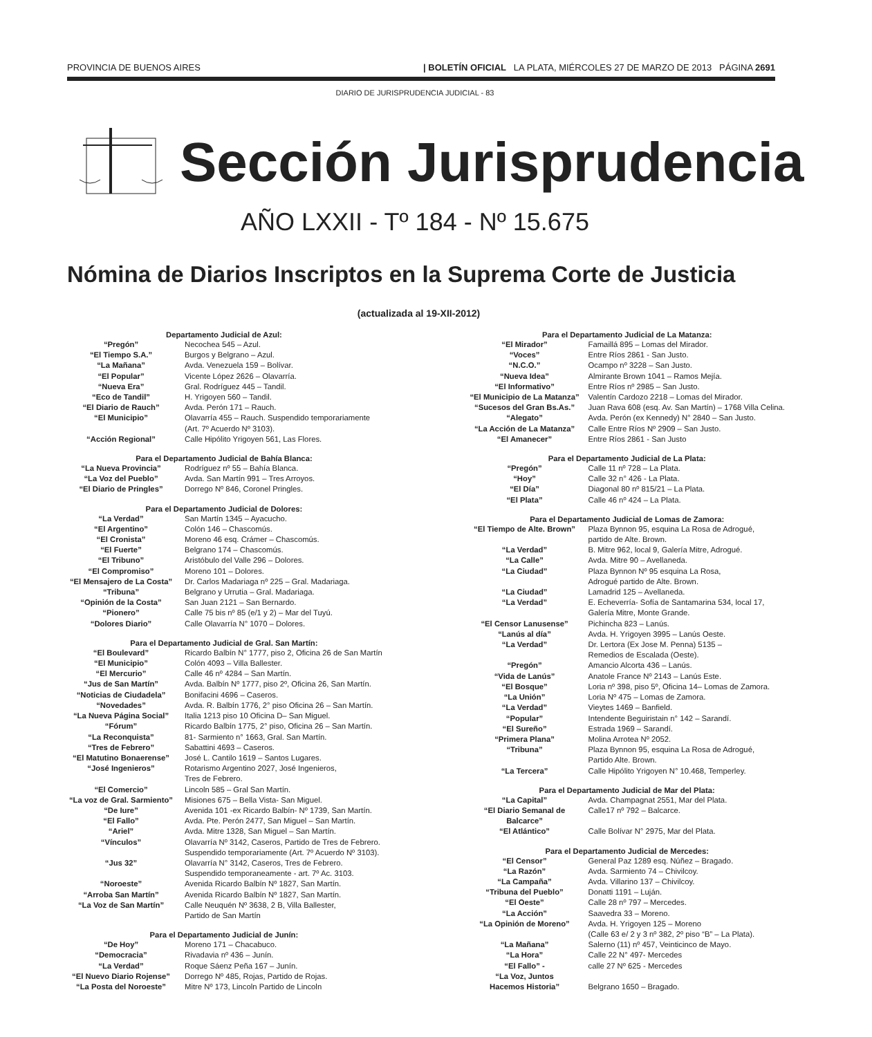PROVINCIA DE BUENOS AIRES | BOLETÍN OFICIAL LA PLATA, MIÉRCOLES 27 DE MARZO DE 2013 PÁGINA 2691
DIARIO DE JURISPRUDENCIA JUDICIAL - 83
Sección Jurisprudencia
AÑO LXXII - Tº 184 - Nº 15.675
Nómina de Diarios Inscriptos en la Suprema Corte de Justicia
(actualizada al 19-XII-2012)
| Departamento Judicial de Azul: | |
| --- | --- |
| “Pregón” | Necochea 545 – Azul. |
| “El Tiempo S.A.” | Burgos y Belgrano – Azul. |
| “La Mañana” | Avda. Venezuela 159 – Bolívar. |
| “El Popular” | Vicente López 2626 – Olavarría. |
| “Nueva Era” | Gral. Rodríguez 445 – Tandil. |
| “Eco de Tandil” | H. Yrigoyen 560 – Tandil. |
| “El Diario de Rauch” | Avda. Perón 171 – Rauch. |
| “El Municipio” | Olavarría 455 – Rauch. Suspendido temporariamente (Art. 7º Acuerdo Nº 3103). |
| “Acción Regional” | Calle Hipólito Yrigoyen 561, Las Flores. |
| Para el Departamento Judicial de Bahía Blanca: | |
| “La Nueva Provincia” | Rodríguez nº 55 – Bahía Blanca. |
| “La Voz del Pueblo” | Avda. San Martín 991 – Tres Arroyos. |
| “El Diario de Pringles” | Dorrego Nº 846, Coronel Pringles. |
| Para el Departamento Judicial de Dolores: | |
| “La Verdad” | San Martín 1345 – Ayacucho. |
| “El Argentino” | Colón 146 – Chascomús. |
| “El Cronista” | Moreno 46 esq. Crámer – Chascomús. |
| “El Fuerte” | Belgrano 174 – Chascomús. |
| “El Tribuno” | Aristóbulo del Valle 296 – Dolores. |
| “El Compromiso” | Moreno 101 – Dolores. |
| “El Mensajero de La Costa” | Dr. Carlos Madariaga nº 225 – Gral. Madariaga. |
| “Tribuna” | Belgrano y Urrutia – Gral. Madariaga. |
| “Opinión de la Costa” | San Juan 2121 – San Bernardo. |
| “Pionero” | Calle 75 bis nº 85 (e/1 y 2) – Mar del Tuyú. |
| “Dolores Diario” | Calle Olavarría N° 1070 – Dolores. |
| Para el Departamento Judicial de Gral. San Martín: | |
| “El Boulevard” | Ricardo Balbín N° 1777, piso 2, Oficina 26 de San Martín |
| “El Municipio” | Colón 4093 – Villa Ballester. |
| “El Mercurio” | Calle 46 nº 4284 – San Martín. |
| “Jus de San Martín” | Avda. Balbín Nº 1777, piso 2º, Oficina 26, San Martín. |
| “Noticias de Ciudadela” | Bonifacini 4696 – Caseros. |
| “Novedades” | Avda. R. Balbín 1776, 2° piso Oficina 26 – San Martín. |
| “La Nueva Página Social” | Italia 1213 piso 10 Oficina D– San Miguel. |
| “Fórum” | Ricardo Balbín 1775, 2° piso, Oficina 26 – San Martín. |
| “La Reconquista” | 81- Sarmiento n° 1663, Gral. San Martín. |
| “Tres de Febrero” | Sabattini 4693 – Caseros. |
| “El Matutino Bonaerense” | José L. Cantilo 1619 – Santos Lugares. |
| “José Ingenieros” | Rotarismo Argentino 2027, José Ingenieros, Tres de Febrero. |
| “El Comercio” | Lincoln 585 – Gral San Martín. |
| “La voz de Gral. Sarmiento” | Misiones 675 – Bella Vista- San Miguel. |
| “De Iure” | Avenida 101 -ex Ricardo Balbín- Nº 1739, San Martín. |
| “El Fallo” | Avda. Pte. Perón 2477, San Miguel – San Martín. |
| “Ariel” | Avda. Mitre 1328, San Miguel – San Martín. |
| “Vínculos” | Olavarría Nº 3142, Caseros, Partido de Tres de Febrero. Suspendido temporariamente (Art. 7º Acuerdo Nº 3103). |
| “Jus 32” | Olavarría N° 3142, Caseros, Tres de Febrero. Suspendido temporaneamente - art. 7º Ac. 3103. |
| “Noroeste” | Avenida Ricardo Balbín Nº 1827, San Martín. |
| “Arroba San Martín” | Avenida Ricardo Balbín Nº 1827, San Martín. |
| “La Voz de San Martín” | Calle Neuquén Nº 3638, 2 B, Villa Ballester, Partido de San Martín |
| Para el Departamento Judicial de Junín: | |
| “De Hoy” | Moreno 171 – Chacabuco. |
| “Democracia” | Rivadavia nº 436 – Junín. |
| “La Verdad” | Roque Sáenz Peña 167 – Junín. |
| “El Nuevo Diario Rojense” | Dorrego Nº 485, Rojas, Partido de Rojas. |
| “La Posta del Noroeste” | Mitre Nº 173, Lincoln Partido de Lincoln |
| Para el Departamento Judicial de La Matanza: | |
| --- | --- |
| “El Mirador” | Famaillá 895 – Lomas del Mirador. |
| “Voces” | Entre Ríos 2861 - San Justo. |
| “N.C.O.” | Ocampo nº 3228 – San Justo. |
| “Nueva Idea” | Almirante Brown 1041 – Ramos Mejía. |
| “El Informativo” | Entre Ríos nº 2985 – San Justo. |
| “El Municipio de La Matanza” | Valentín Cardozo 2218 – Lomas del Mirador. |
| “Sucesos del Gran Bs.As.” | Juan Rava 608 (esq. Av. San Martín) – 1768 Villa Celina. |
| “Alegato” | Avda. Perón (ex Kennedy) N° 2840 – San Justo. |
| “La Acción de La Matanza” | Calle Entre Ríos Nº 2909 – San Justo. |
| “El Amanecer” | Entre Ríos 2861 - San Justo |
| Para el Departamento Judicial de La Plata: | |
| “Pregón” | Calle 11 nº 728 – La Plata. |
| “Hoy” | Calle 32 n° 426 - La Plata. |
| “El Día” | Diagonal 80 nº 815/21 – La Plata. |
| “El Plata” | Calle 46 nº 424 – La Plata. |
| Para el Departamento Judicial de Lomas de Zamora: | |
| “El Tiempo de Alte. Brown” | Plaza Bynnon 95, esquina La Rosa de Adrogué, partido de Alte. Brown. |
| “La Verdad” | B. Mitre 962, local 9, Galería Mitre, Adrogué. |
| “La Calle” | Avda. Mitre 90 – Avellaneda. |
| “La Ciudad” | Plaza Bynnon Nº 95 esquina La Rosa, Adrogué partido de Alte. Brown. |
| “La Ciudad” | Lamadrid 125 – Avellaneda. |
| “La Verdad” | E. Echeverría- Sofía de Santamarina 534, local 17, Galería Mitre, Monte Grande. |
| “El Censor Lanusense” | Pichincha 823 – Lanús. |
| “Lanús al día” | Avda. H. Yrigoyen 3995 – Lanús Oeste. |
| “La Verdad” | Dr. Lertora (Ex Jose M. Penna) 5135 – Remedios de Escalada (Oeste). |
| “Pregón” | Amancio Alcorta 436 – Lanús. |
| “Vida de Lanús” | Anatole France Nº 2143 – Lanús Este. |
| “El Bosque” | Loria nº 398, piso 5º, Oficina 14– Lomas de Zamora. |
| “La Unión” | Loria Nº 475 – Lomas de Zamora. |
| “La Verdad” | Vieytes 1469 – Banfield. |
| “Popular” | Intendente Beguiristain n° 142 – Sarandí. |
| “El Sureño” | Estrada 1969 – Sarandí. |
| “Primera Plana” | Molina Arrotea Nº 2052. |
| “Tribuna” | Plaza Bynnon 95, esquina La Rosa de Adrogué, Partido Alte. Brown. |
| “La Tercera” | Calle Hipólito Yrigoyen N° 10.468, Temperley. |
| Para el Departamento Judicial de Mar del Plata: | |
| “La Capital” | Avda. Champagnat 2551, Mar del Plata. |
| “El Diario Semanal de Balcarce” | Calle17 nº 792 – Balcarce. |
| “El Atlántico” | Calle Bolívar N° 2975, Mar del Plata. |
| Para el Departamento Judicial de Mercedes: | |
| “El Censor” | General Paz 1289 esq. Núñez – Bragado. |
| “La Razón” | Avda. Sarmiento 74 – Chivilcoy. |
| “La Campaña” | Avda. Villarino 137 – Chivilcoy. |
| “Tribuna del Pueblo” | Donatti 1191 – Luján. |
| “El Oeste” | Calle 28 nº 797 – Mercedes. |
| “La Acción” | Saavedra 33 – Moreno. |
| “La Opinión de Moreno” | Avda. H. Yrigoyen 125 – Moreno (Calle 63 e/ 2 y 3 nº 382, 2º piso “B” – La Plata). |
| “La Mañana” | Salerno (11) nº 457, Veinticinco de Mayo. |
| “La Hora” | Calle 22 N° 497- Mercedes |
| “El Fallo” - | calle 27 Nº 625 - Mercedes |
| “La Voz, Juntos Hacemos Historia” | Belgrano 1650 – Bragado. |